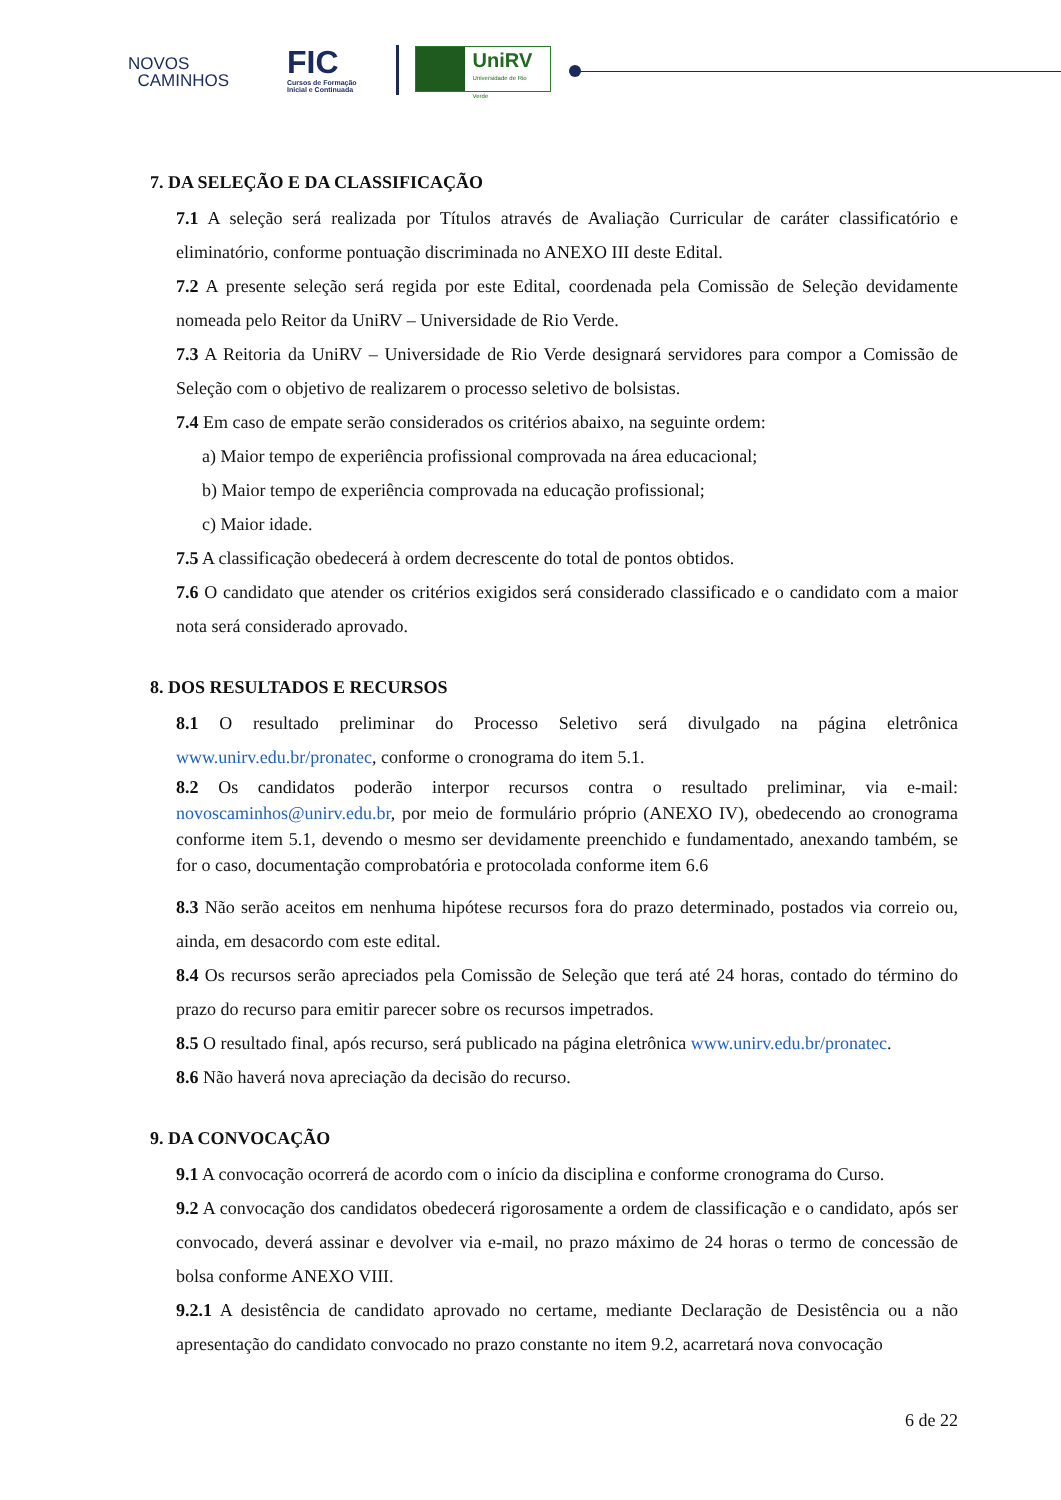NOVOS
CAMINHOS
FIC
Cursos de Formação
Inicial e Continuada
UniRV
Universidade de Rio Verde
7. DA SELEÇÃO E DA CLASSIFICAÇÃO
7.1 A seleção será realizada por Títulos através de Avaliação Curricular de caráter classificatório e eliminatório, conforme pontuação discriminada no ANEXO III deste Edital.
7.2 A presente seleção será regida por este Edital, coordenada pela Comissão de Seleção devidamente nomeada pelo Reitor da UniRV – Universidade de Rio Verde.
7.3 A Reitoria da UniRV – Universidade de Rio Verde designará servidores para compor a Comissão de Seleção com o objetivo de realizarem o processo seletivo de bolsistas.
7.4 Em caso de empate serão considerados os critérios abaixo, na seguinte ordem:
a) Maior tempo de experiência profissional comprovada na área educacional;
b) Maior tempo de experiência comprovada na educação profissional;
c) Maior idade.
7.5 A classificação obedecerá à ordem decrescente do total de pontos obtidos.
7.6 O candidato que atender os critérios exigidos será considerado classificado e o candidato com a maior nota será considerado aprovado.
8. DOS RESULTADOS E RECURSOS
8.1 O resultado preliminar do Processo Seletivo será divulgado na página eletrônica www.unirv.edu.br/pronatec, conforme o cronograma do item 5.1.
8.2 Os candidatos poderão interpor recursos contra o resultado preliminar, via e-mail: novoscaminhos@unirv.edu.br, por meio de formulário próprio (ANEXO IV), obedecendo ao cronograma conforme item 5.1, devendo o mesmo ser devidamente preenchido e fundamentado, anexando também, se for o caso, documentação comprobatória e protocolada conforme item 6.6
8.3 Não serão aceitos em nenhuma hipótese recursos fora do prazo determinado, postados via correio ou, ainda, em desacordo com este edital.
8.4 Os recursos serão apreciados pela Comissão de Seleção que terá até 24 horas, contado do término do prazo do recurso para emitir parecer sobre os recursos impetrados.
8.5 O resultado final, após recurso, será publicado na página eletrônica www.unirv.edu.br/pronatec.
8.6 Não haverá nova apreciação da decisão do recurso.
9. DA CONVOCAÇÃO
9.1 A convocação ocorrerá de acordo com o início da disciplina e conforme cronograma do Curso.
9.2 A convocação dos candidatos obedecerá rigorosamente a ordem de classificação e o candidato, após ser convocado, deverá assinar e devolver via e-mail, no prazo máximo de 24 horas o termo de concessão de bolsa conforme ANEXO VIII.
9.2.1 A desistência de candidato aprovado no certame, mediante Declaração de Desistência ou a não apresentação do candidato convocado no prazo constante no item 9.2, acarretará nova convocação
6 de 22